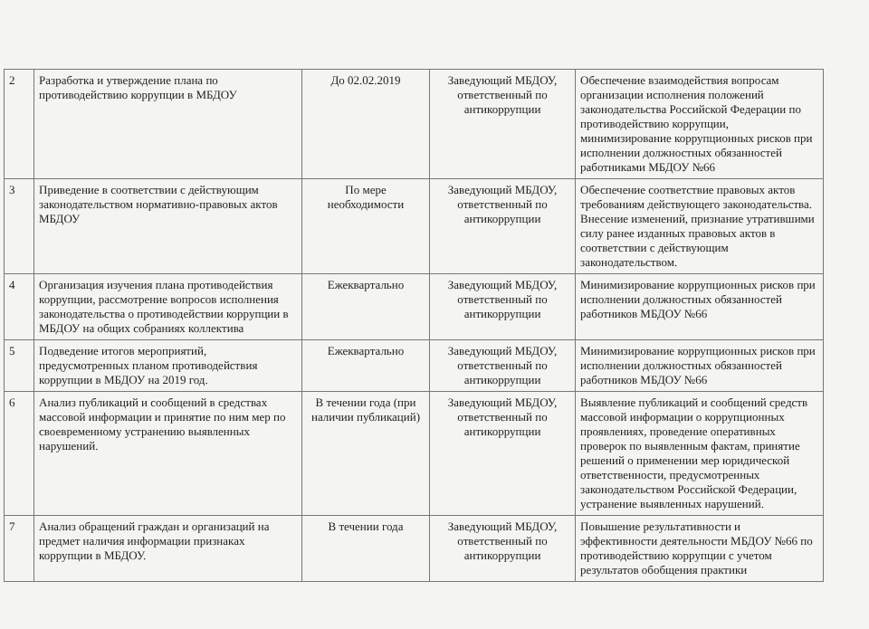| 2 | Разработка и утверждение плана по противодействию коррупции в МБДОУ | До 02.02.2019 | Заведующий МБДОУ, ответственный по антикоррупции | Обеспечение взаимодействия вопросам организации исполнения положений законодательства Российской Федерации по противодействию коррупции, минимизирование коррупционных рисков при исполнении должностных обязанностей работниками МБДОУ №66 |
| 3 | Приведение в соответствии с действующим законодательством нормативно-правовых актов МБДОУ | По мере необходимости | Заведующий МБДОУ, ответственный по антикоррупции | Обеспечение соответствие правовых актов требованиям действующего законодательства. Внесение изменений, признание утратившими силу ранее изданных правовых актов в соответствии с действующим законодательством. |
| 4 | Организация изучения плана противодействия коррупции, рассмотрение вопросов исполнения законодательства о противодействии коррупции в МБДОУ на общих собраниях коллектива | Ежеквартально | Заведующий МБДОУ, ответственный по антикоррупции | Минимизирование коррупционных рисков при исполнении должностных обязанностей работников МБДОУ №66 |
| 5 | Подведение итогов мероприятий, предусмотренных планом противодействия коррупции в МБДОУ на 2019 год. | Ежеквартально | Заведующий МБДОУ, ответственный по антикоррупции | Минимизирование коррупционных рисков при исполнении должностных обязанностей работников МБДОУ №66 |
| 6 | Анализ публикаций и сообщений в средствах массовой информации и принятие по ним мер по своевременному устранению выявленных нарушений. | В течении года (при наличии публикаций) | Заведующий МБДОУ, ответственный по антикоррупции | Выявление публикаций и сообщений средств массовой информации о коррупционных проявлениях, проведение оперативных проверок по выявленным фактам, принятие решений о применении мер юридической ответственности, предусмотренных законодательством Российской Федерации, устранение выявленных нарушений. |
| 7 | Анализ обращений граждан и организаций на предмет наличия информации признаках коррупции в МБДОУ. | В течении года | Заведующий МБДОУ, ответственный по антикоррупции | Повышение результативности и эффективности деятельности МБДОУ №66 по противодействию коррупции с учетом результатов обобщения практики |